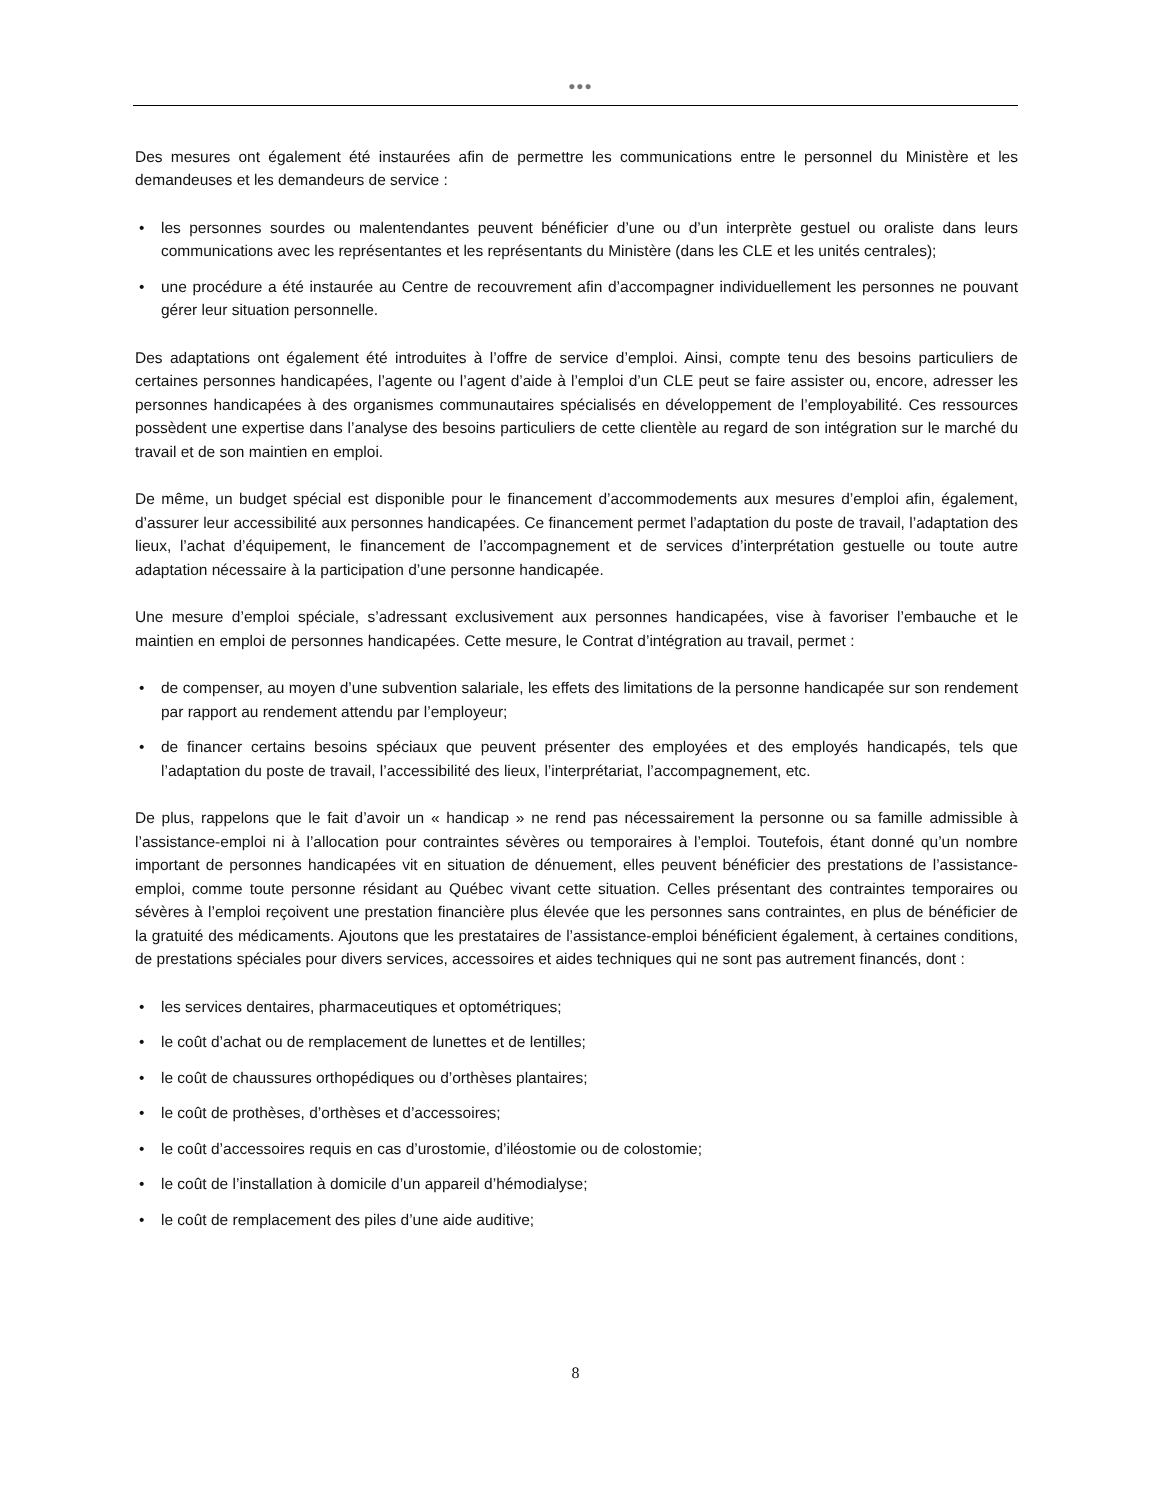●●●
Des mesures ont également été instaurées afin de permettre les communications entre le personnel du Ministère et les demandeuses et les demandeurs de service :
• les personnes sourdes ou malentendantes peuvent bénéficier d’une ou d’un interprète gestuel ou oraliste dans leurs communications avec les représentantes et les représentants du Ministère (dans les CLE et les unités centrales);
• une procédure a été instaurée au Centre de recouvrement afin d’accompagner individuellement les personnes ne pouvant gérer leur situation personnelle.
Des adaptations ont également été introduites à l’offre de service d’emploi. Ainsi, compte tenu des besoins particuliers de certaines personnes handicapées, l’agente ou l’agent d’aide à l’emploi d’un CLE peut se faire assister ou, encore, adresser les personnes handicapées à des organismes communautaires spécialisés en développement de l’employabilité. Ces ressources possèdent une expertise dans l’analyse des besoins particuliers de cette clientèle au regard de son intégration sur le marché du travail et de son maintien en emploi.
De même, un budget spécial est disponible pour le financement d’accommodements aux mesures d’emploi afin, également, d’assurer leur accessibilité aux personnes handicapées. Ce financement permet l’adaptation du poste de travail, l’adaptation des lieux, l’achat d’équipement, le financement de l’accompagnement et de services d’interprétation gestuelle ou toute autre adaptation nécessaire à la participation d’une personne handicapée.
Une mesure d’emploi spéciale, s’adressant exclusivement aux personnes handicapées, vise à favoriser l’embauche et le maintien en emploi de personnes handicapées. Cette mesure, le Contrat d’intégration au travail, permet :
• de compenser, au moyen d’une subvention salariale, les effets des limitations de la personne handicapée sur son rendement par rapport au rendement attendu par l’employeur;
• de financer certains besoins spéciaux que peuvent présenter des employées et des employés handicapés, tels que l’adaptation du poste de travail, l’accessibilité des lieux, l’interprétariat, l’accompagnement, etc.
De plus, rappelons que le fait d’avoir un « handicap » ne rend pas nécessairement la personne ou sa famille admissible à l’assistance-emploi ni à l’allocation pour contraintes sévères ou temporaires à l’emploi. Toutefois, étant donné qu’un nombre important de personnes handicapées vit en situation de dénuement, elles peuvent bénéficier des prestations de l’assistance-emploi, comme toute personne résidant au Québec vivant cette situation. Celles présentant des contraintes temporaires ou sévères à l’emploi reçoivent une prestation financière plus élevée que les personnes sans contraintes, en plus de bénéficier de la gratuité des médicaments. Ajoutons que les prestataires de l’assistance-emploi bénéficient également, à certaines conditions, de prestations spéciales pour divers services, accessoires et aides techniques qui ne sont pas autrement financés, dont :
• les services dentaires, pharmaceutiques et optométriques;
• le coût d’achat ou de remplacement de lunettes et de lentilles;
• le coût de chaussures orthopédiques ou d’orthèses plantaires;
• le coût de prothèses, d’orthèses et d’accessoires;
• le coût d’accessoires requis en cas d’urostomie, d’iléostomie ou de colostomie;
• le coût de l’installation à domicile d’un appareil d’hémodialyse;
• le coût de remplacement des piles d’une aide auditive;
8